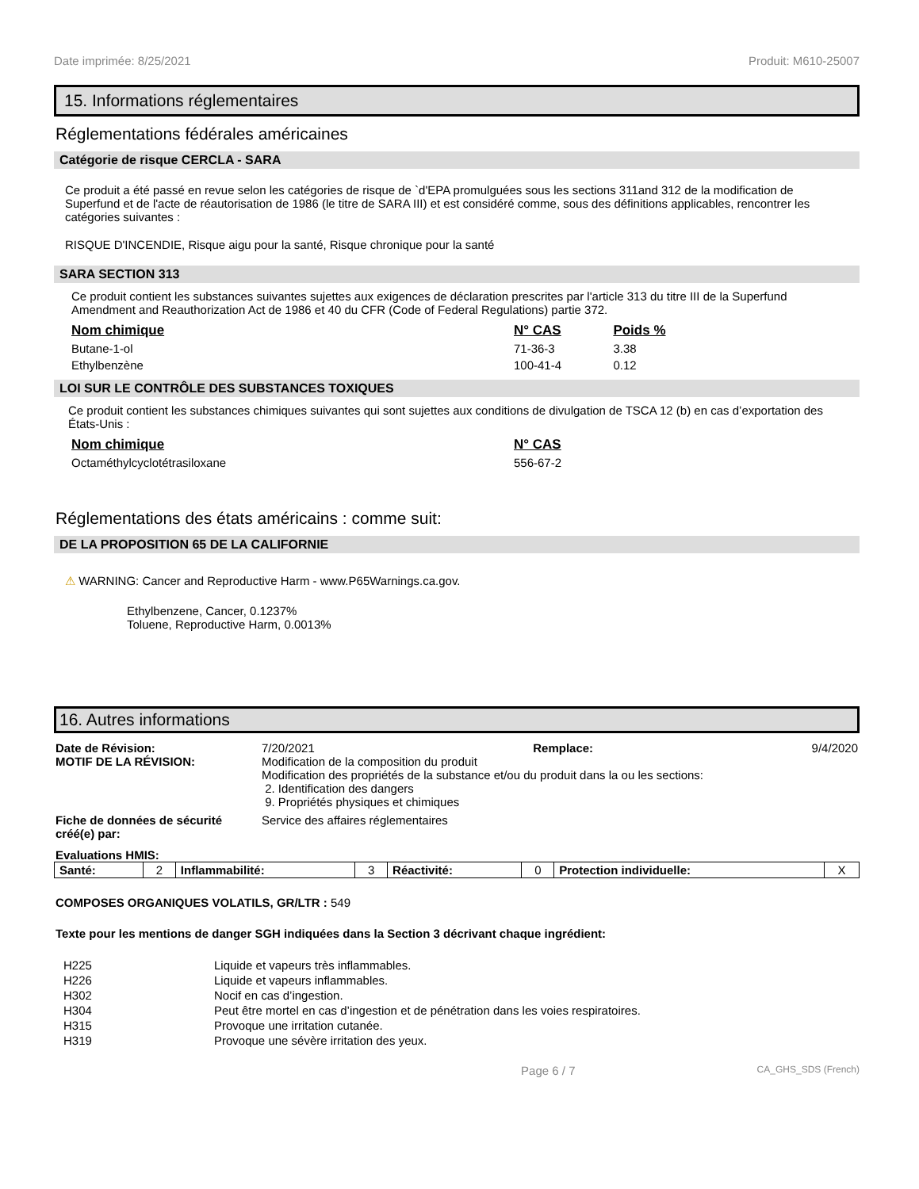Date imprimée: 8/25/2021 Produit: M610-25007
15. Informations réglementaires
Réglementations fédérales américaines
Catégorie de risque CERCLA - SARA
Ce produit a été passé en revue selon les catégories de risque de `d'EPA promulguées sous les sections 311and 312 de la modification de Superfund et de l'acte de réautorisation de 1986 (le titre de SARA III) et est considéré comme, sous des définitions applicables, rencontrer les catégories suivantes :
RISQUE D'INCENDIE, Risque aigu pour la santé, Risque chronique pour la santé
SARA SECTION 313
Ce produit contient les substances suivantes sujettes aux exigences de déclaration prescrites par l'article 313 du titre III de la Superfund Amendment and Reauthorization Act de 1986 et 40 du CFR (Code of Federal Regulations) partie 372.
| Nom chimique | N° CAS | Poids % |
| --- | --- | --- |
| Butane-1-ol | 71-36-3 | 3.38 |
| Ethylbenzène | 100-41-4 | 0.12 |
LOI SUR LE CONTRÔLE DES SUBSTANCES TOXIQUES
Ce produit contient les substances chimiques suivantes qui sont sujettes aux conditions de divulgation de TSCA 12 (b) en cas d’exportation des États-Unis :
| Nom chimique | N° CAS |
| --- | --- |
| Octaméthylcyclotétrasiloxane | 556-67-2 |
Réglementations des états américains : comme suit:
DE LA PROPOSITION 65 DE LA CALIFORNIE
⚠ WARNING: Cancer and Reproductive Harm - www.P65Warnings.ca.gov.
Ethylbenzene, Cancer, 0.1237%
Toluene, Reproductive Harm, 0.0013%
16. Autres informations
Date de Révision:
7/20/2021 Remplace: 9/4/2020
MOTIF DE LA RÉVISION:
Modification de la composition du produit
Modification des propriétés de la substance et/ou du produit dans la ou les sections:
2. Identification des dangers
9. Propriétés physiques et chimiques
Fiche de données de sécurité créé(e) par:
Service des affaires réglementaires
Evaluations HMIS:
| Santé: | 2 | Inflammabilité: | 3 | Réactivité: | 0 | Protection individuelle: | X |
COMPOSES ORGANIQUES VOLATILS, GR/LTR : 549
Texte pour les mentions de danger SGH indiquées dans la Section 3 décrivant chaque ingrédient:
H225 Liquide et vapeurs très inflammables. H226 Liquide et vapeurs inflammables. H302 Nocif en cas d’ingestion. H304 Peut être mortel en cas d’ingestion et de pénétration dans les voies respiratoires. H315 Provoque une irritation cutanée. H319 Provoque une sévère irritation des yeux.
Page 6 / 7 CA_GHS_SDS (French)